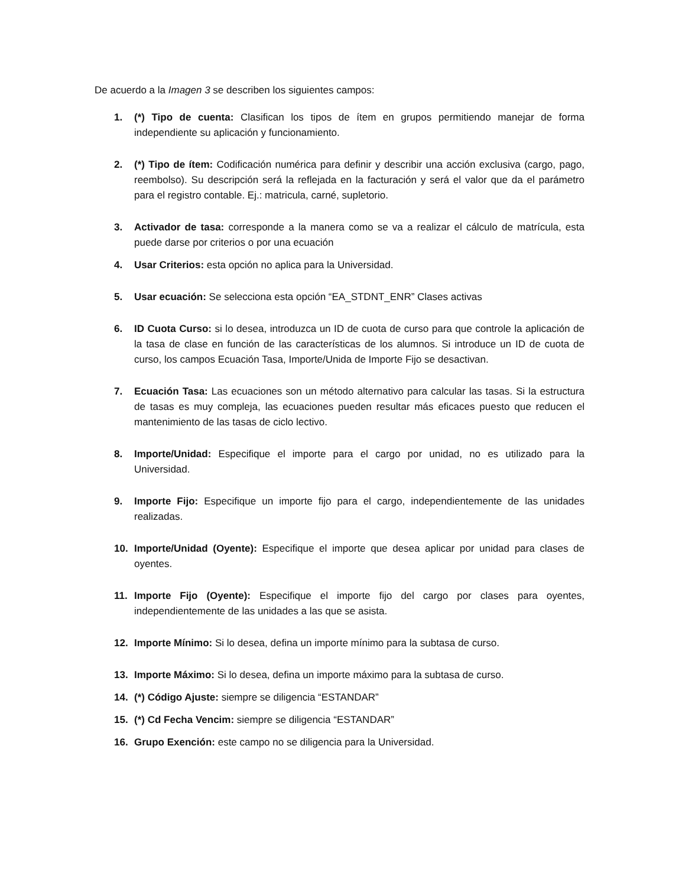De acuerdo a la Imagen 3 se describen los siguientes campos:
1. (*) Tipo de cuenta: Clasifican los tipos de ítem en grupos permitiendo manejar de forma independiente su aplicación y funcionamiento.
2. (*) Tipo de ítem: Codificación numérica para definir y describir una acción exclusiva (cargo, pago, reembolso). Su descripción será la reflejada en la facturación y será el valor que da el parámetro para el registro contable. Ej.: matricula, carné, supletorio.
3. Activador de tasa: corresponde a la manera como se va a realizar el cálculo de matrícula, esta puede darse por criterios o por una ecuación
4. Usar Criterios: esta opción no aplica para la Universidad.
5. Usar ecuación: Se selecciona esta opción “EA_STDNT_ENR” Clases activas
6. ID Cuota Curso: si lo desea, introduzca un ID de cuota de curso para que controle la aplicación de la tasa de clase en función de las características de los alumnos. Si introduce un ID de cuota de curso, los campos Ecuación Tasa, Importe/Unida de Importe Fijo se desactivan.
7. Ecuación Tasa: Las ecuaciones son un método alternativo para calcular las tasas. Si la estructura de tasas es muy compleja, las ecuaciones pueden resultar más eficaces puesto que reducen el mantenimiento de las tasas de ciclo lectivo.
8. Importe/Unidad: Especifique el importe para el cargo por unidad, no es utilizado para la Universidad.
9. Importe Fijo: Especifique un importe fijo para el cargo, independientemente de las unidades realizadas.
10. Importe/Unidad (Oyente): Especifique el importe que desea aplicar por unidad para clases de oyentes.
11. Importe Fijo (Oyente): Especifique el importe fijo del cargo por clases para oyentes, independientemente de las unidades a las que se asista.
12. Importe Mínimo: Si lo desea, defina un importe mínimo para la subtasa de curso.
13. Importe Máximo: Si lo desea, defina un importe máximo para la subtasa de curso.
14. (*) Código Ajuste: siempre se diligencia “ESTANDAR”
15. (*) Cd Fecha Vencim: siempre se diligencia “ESTANDAR”
16. Grupo Exención: este campo no se diligencia para la Universidad.